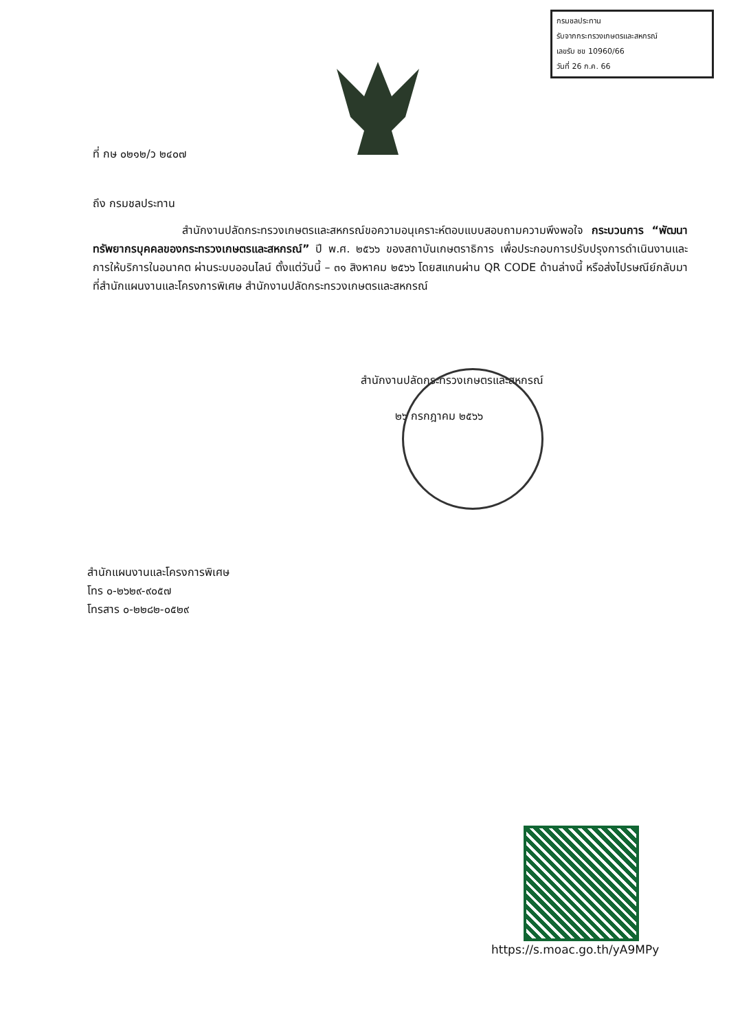กรมชลประทาน
รับจากกระทรวงเกษตรและสหกรณ์
เลขรับ ชข 10960/66
วันที่ 26 ก.ค. 66
ที่ กษ ๐๒๑๒/ว ๒๔๐๗
ถึง กรมชลประทาน
สำนักงานปลัดกระทรวงเกษตรและสหกรณ์ขอความอนุเคราะห์ตอบแบบสอบถามความพึงพอใจ กระบวนการ “พัฒนาทรัพยากรบุคคลของกระทรวงเกษตรและสหกรณ์” ปี พ.ศ. ๒๕๖๖ ของสถาบันเกษตราธิการ เพื่อประกอบการปรับปรุงการดำเนินงานและการให้บริการในอนาคต ผ่านระบบออนไลน์ ตั้งแต่วันนี้ – ๓๑ สิงหาคม ๒๕๖๖ โดยสแกนผ่าน QR CODE ด้านล่างนี้ หรือส่งไปรษณีย์กลับมาที่สำนักแผนงานและโครงการพิเศษ สำนักงานปลัดกระทรวงเกษตรและสหกรณ์
สำนักงานปลัดกระทรวงเกษตรและสหกรณ์
๒๖ กรกฎาคม ๒๕๖๖
สำนักแผนงานและโครงการพิเศษ
โทร ๐-๒๖๒๙-๙๐๕๗
โทรสาร ๐-๒๒๘๒-๐๕๒๙
https://s.moac.go.th/yA9MPy